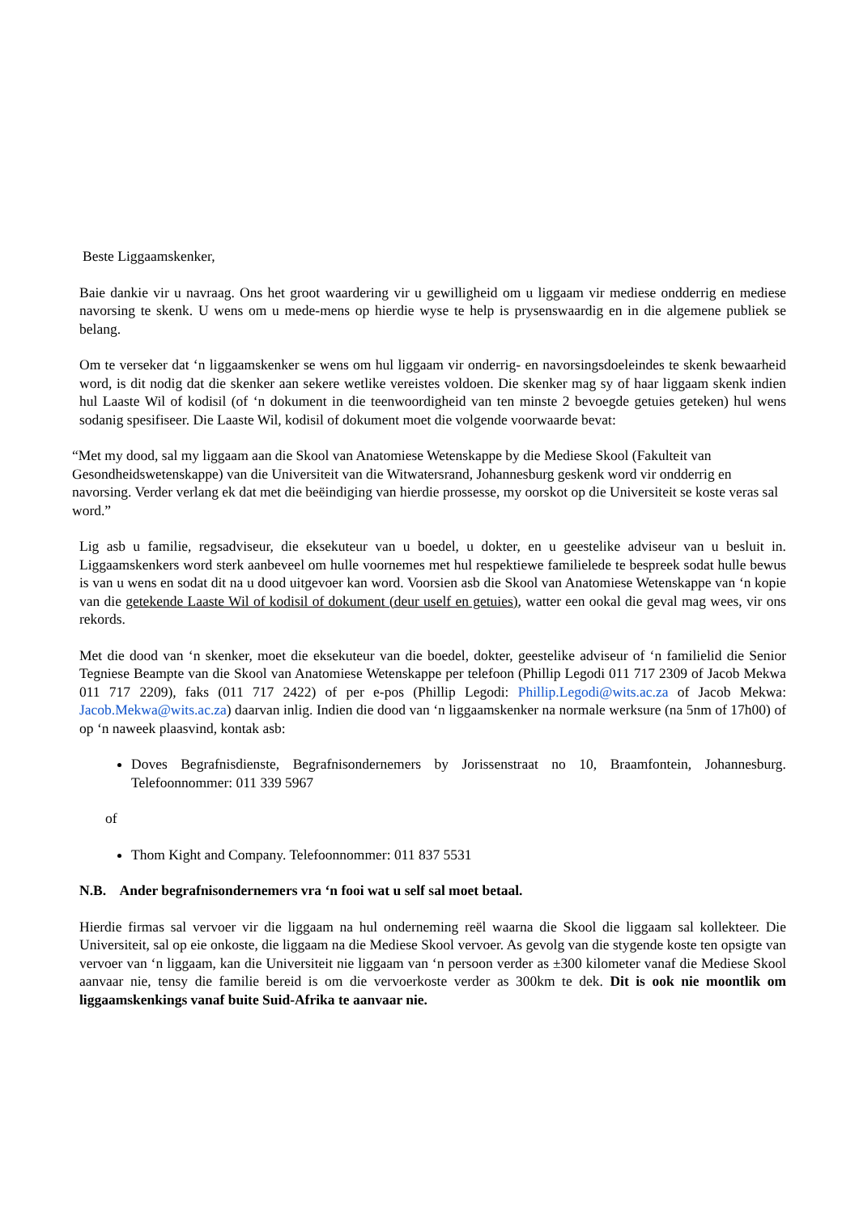Beste Liggaamskenker,
Baie dankie vir u navraag. Ons het groot waardering vir u gewilligheid om u liggaam vir mediese ondderrig en mediese navorsing te skenk. U wens om u mede-mens op hierdie wyse te help is prysenswaardig en in die algemene publiek se belang.
Om te verseker dat ‘n liggaamskenker se wens om hul liggaam vir onderrig- en navorsingsdoeleindes te skenk bewaarheid word, is dit nodig dat die skenker aan sekere wetlike vereistes voldoen. Die skenker mag sy of haar liggaam skenk indien hul Laaste Wil of kodisil (of ‘n dokument in die teenwoordigheid van ten minste 2 bevoegde getuies geteken) hul wens sodanig spesifiseer. Die Laaste Wil, kodisil of dokument moet die volgende voorwaarde bevat:
“Met my dood, sal my liggaam aan die Skool van Anatomiese Wetenskappe by die Mediese Skool (Fakulteit van Gesondheidswetenskappe) van die Universiteit van die Witwatersrand, Johannesburg geskenk word vir ondderrig en navorsing. Verder verlang ek dat met die beëindiging van hierdie prossesse, my oorskot op die Universiteit se koste veras sal word.”
Lig asb u familie, regsadviseur, die eksekuteur van u boedel, u dokter, en u geestelike adviseur van u besluit in. Liggaamskenkers word sterk aanbeveel om hulle voornemes met hul respektiewe familielede te bespreek sodat hulle bewus is van u wens en sodat dit na u dood uitgevoer kan word. Voorsien asb die Skool van Anatomiese Wetenskappe van ‘n kopie van die getekende Laaste Wil of kodisil of dokument (deur uself en getuies), watter een ookal die geval mag wees, vir ons rekords.
Met die dood van ‘n skenker, moet die eksekuteur van die boedel, dokter, geestelike adviseur of ‘n familielid die Senior Tegniese Beampte van die Skool van Anatomiese Wetenskappe per telefoon (Phillip Legodi 011 717 2309 of Jacob Mekwa 011 717 2209), faks (011 717 2422) of per e-pos (Phillip Legodi: Phillip.Legodi@wits.ac.za of Jacob Mekwa: Jacob.Mekwa@wits.ac.za) daarvan inlig. Indien die dood van ‘n liggaamskenker na normale werksure (na 5nm of 17h00) of op ‘n naweek plaasvind, kontak asb:
Doves Begrafnisdienste, Begrafnisondernemers by Jorissenstraat no 10, Braamfontein, Johannesburg. Telefoonnommer: 011 339 5967
of
Thom Kight and Company. Telefoonnommer: 011 837 5531
N.B. Ander begrafnisondernemers vra ‘n fooi wat u self sal moet betaal.
Hierdie firmas sal vervoer vir die liggaam na hul onderneming reël waarna die Skool die liggaam sal kollekteer. Die Universiteit, sal op eie onkoste, die liggaam na die Mediese Skool vervoer. As gevolg van die stygende koste ten opsigte van vervoer van ‘n liggaam, kan die Universiteit nie liggaam van ‘n persoon verder as ±300 kilometer vanaf die Mediese Skool aanvaar nie, tensy die familie bereid is om die vervoerkoste verder as 300km te dek. Dit is ook nie moontlik om liggaamskenkings vanaf buite Suid-Afrika te aanvaar nie.